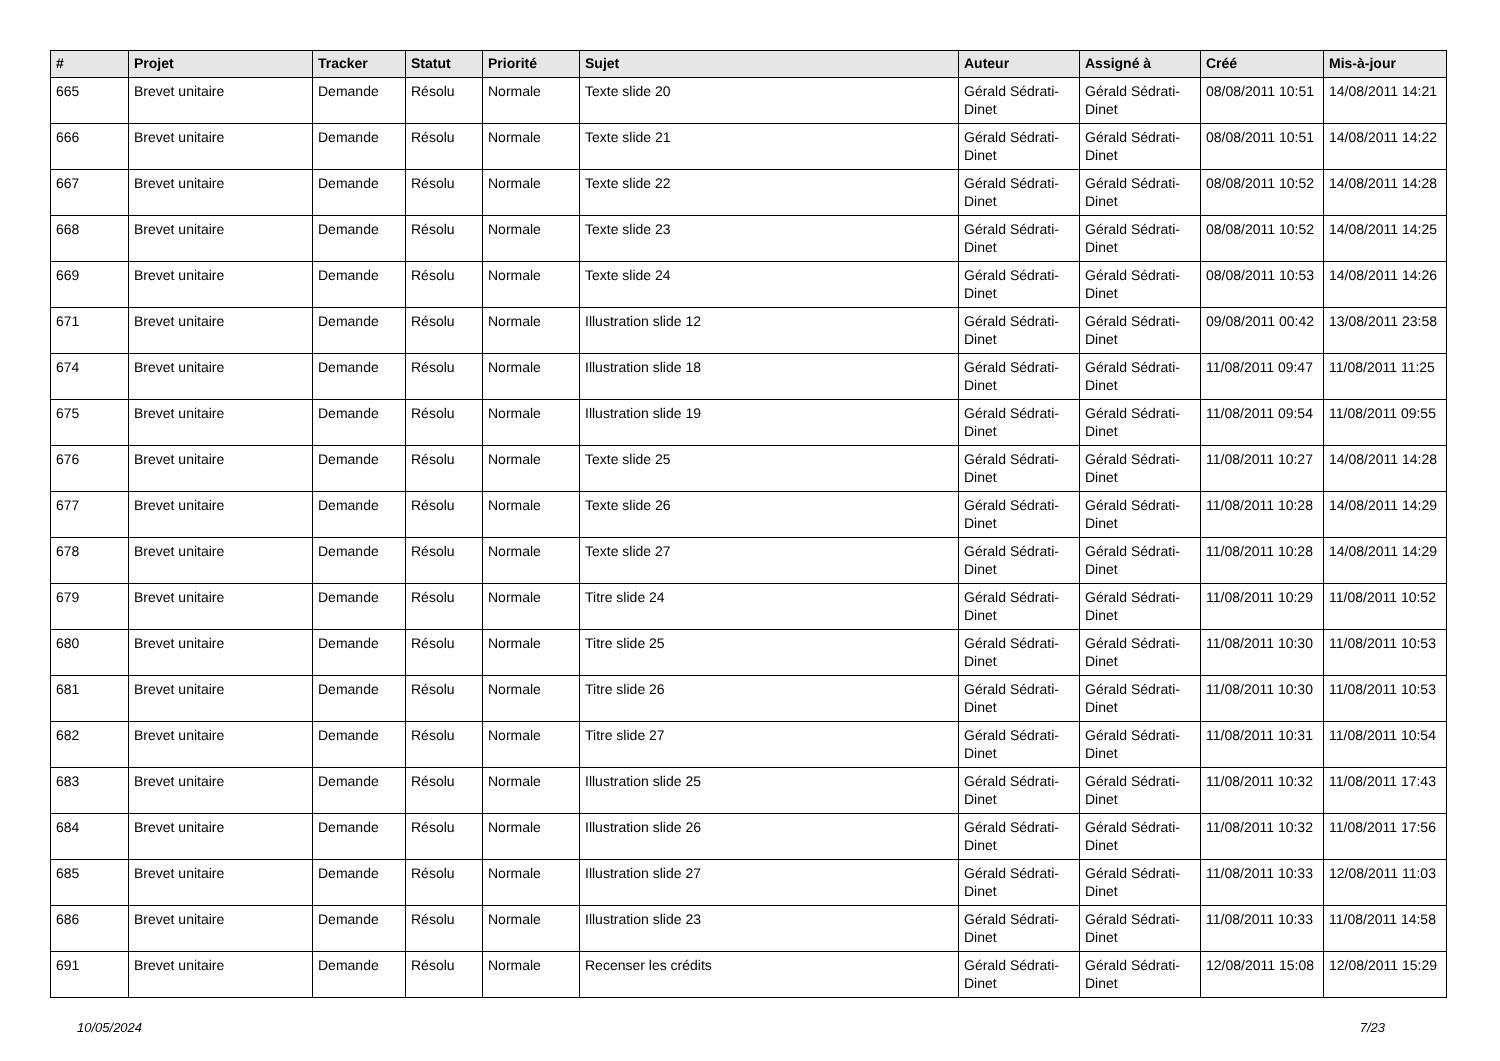| # | Projet | Tracker | Statut | Priorité | Sujet | Auteur | Assigné à | Créé | Mis-à-jour |
| --- | --- | --- | --- | --- | --- | --- | --- | --- | --- |
| 665 | Brevet unitaire | Demande | Résolu | Normale | Texte slide 20 | Gérald Sédrati-Dinet | Gérald Sédrati-Dinet | 08/08/2011 10:51 | 14/08/2011 14:21 |
| 666 | Brevet unitaire | Demande | Résolu | Normale | Texte slide 21 | Gérald Sédrati-Dinet | Gérald Sédrati-Dinet | 08/08/2011 10:51 | 14/08/2011 14:22 |
| 667 | Brevet unitaire | Demande | Résolu | Normale | Texte slide 22 | Gérald Sédrati-Dinet | Gérald Sédrati-Dinet | 08/08/2011 10:52 | 14/08/2011 14:28 |
| 668 | Brevet unitaire | Demande | Résolu | Normale | Texte slide 23 | Gérald Sédrati-Dinet | Gérald Sédrati-Dinet | 08/08/2011 10:52 | 14/08/2011 14:25 |
| 669 | Brevet unitaire | Demande | Résolu | Normale | Texte slide 24 | Gérald Sédrati-Dinet | Gérald Sédrati-Dinet | 08/08/2011 10:53 | 14/08/2011 14:26 |
| 671 | Brevet unitaire | Demande | Résolu | Normale | Illustration slide 12 | Gérald Sédrati-Dinet | Gérald Sédrati-Dinet | 09/08/2011 00:42 | 13/08/2011 23:58 |
| 674 | Brevet unitaire | Demande | Résolu | Normale | Illustration slide 18 | Gérald Sédrati-Dinet | Gérald Sédrati-Dinet | 11/08/2011 09:47 | 11/08/2011 11:25 |
| 675 | Brevet unitaire | Demande | Résolu | Normale | Illustration slide 19 | Gérald Sédrati-Dinet | Gérald Sédrati-Dinet | 11/08/2011 09:54 | 11/08/2011 09:55 |
| 676 | Brevet unitaire | Demande | Résolu | Normale | Texte slide 25 | Gérald Sédrati-Dinet | Gérald Sédrati-Dinet | 11/08/2011 10:27 | 14/08/2011 14:28 |
| 677 | Brevet unitaire | Demande | Résolu | Normale | Texte slide 26 | Gérald Sédrati-Dinet | Gérald Sédrati-Dinet | 11/08/2011 10:28 | 14/08/2011 14:29 |
| 678 | Brevet unitaire | Demande | Résolu | Normale | Texte slide 27 | Gérald Sédrati-Dinet | Gérald Sédrati-Dinet | 11/08/2011 10:28 | 14/08/2011 14:29 |
| 679 | Brevet unitaire | Demande | Résolu | Normale | Titre slide 24 | Gérald Sédrati-Dinet | Gérald Sédrati-Dinet | 11/08/2011 10:29 | 11/08/2011 10:52 |
| 680 | Brevet unitaire | Demande | Résolu | Normale | Titre slide 25 | Gérald Sédrati-Dinet | Gérald Sédrati-Dinet | 11/08/2011 10:30 | 11/08/2011 10:53 |
| 681 | Brevet unitaire | Demande | Résolu | Normale | Titre slide 26 | Gérald Sédrati-Dinet | Gérald Sédrati-Dinet | 11/08/2011 10:30 | 11/08/2011 10:53 |
| 682 | Brevet unitaire | Demande | Résolu | Normale | Titre slide 27 | Gérald Sédrati-Dinet | Gérald Sédrati-Dinet | 11/08/2011 10:31 | 11/08/2011 10:54 |
| 683 | Brevet unitaire | Demande | Résolu | Normale | Illustration slide 25 | Gérald Sédrati-Dinet | Gérald Sédrati-Dinet | 11/08/2011 10:32 | 11/08/2011 17:43 |
| 684 | Brevet unitaire | Demande | Résolu | Normale | Illustration slide 26 | Gérald Sédrati-Dinet | Gérald Sédrati-Dinet | 11/08/2011 10:32 | 11/08/2011 17:56 |
| 685 | Brevet unitaire | Demande | Résolu | Normale | Illustration slide 27 | Gérald Sédrati-Dinet | Gérald Sédrati-Dinet | 11/08/2011 10:33 | 12/08/2011 11:03 |
| 686 | Brevet unitaire | Demande | Résolu | Normale | Illustration slide 23 | Gérald Sédrati-Dinet | Gérald Sédrati-Dinet | 11/08/2011 10:33 | 11/08/2011 14:58 |
| 691 | Brevet unitaire | Demande | Résolu | Normale | Recenser les crédits | Gérald Sédrati-Dinet | Gérald Sédrati-Dinet | 12/08/2011 15:08 | 12/08/2011 15:29 |
10/05/2024 7/23